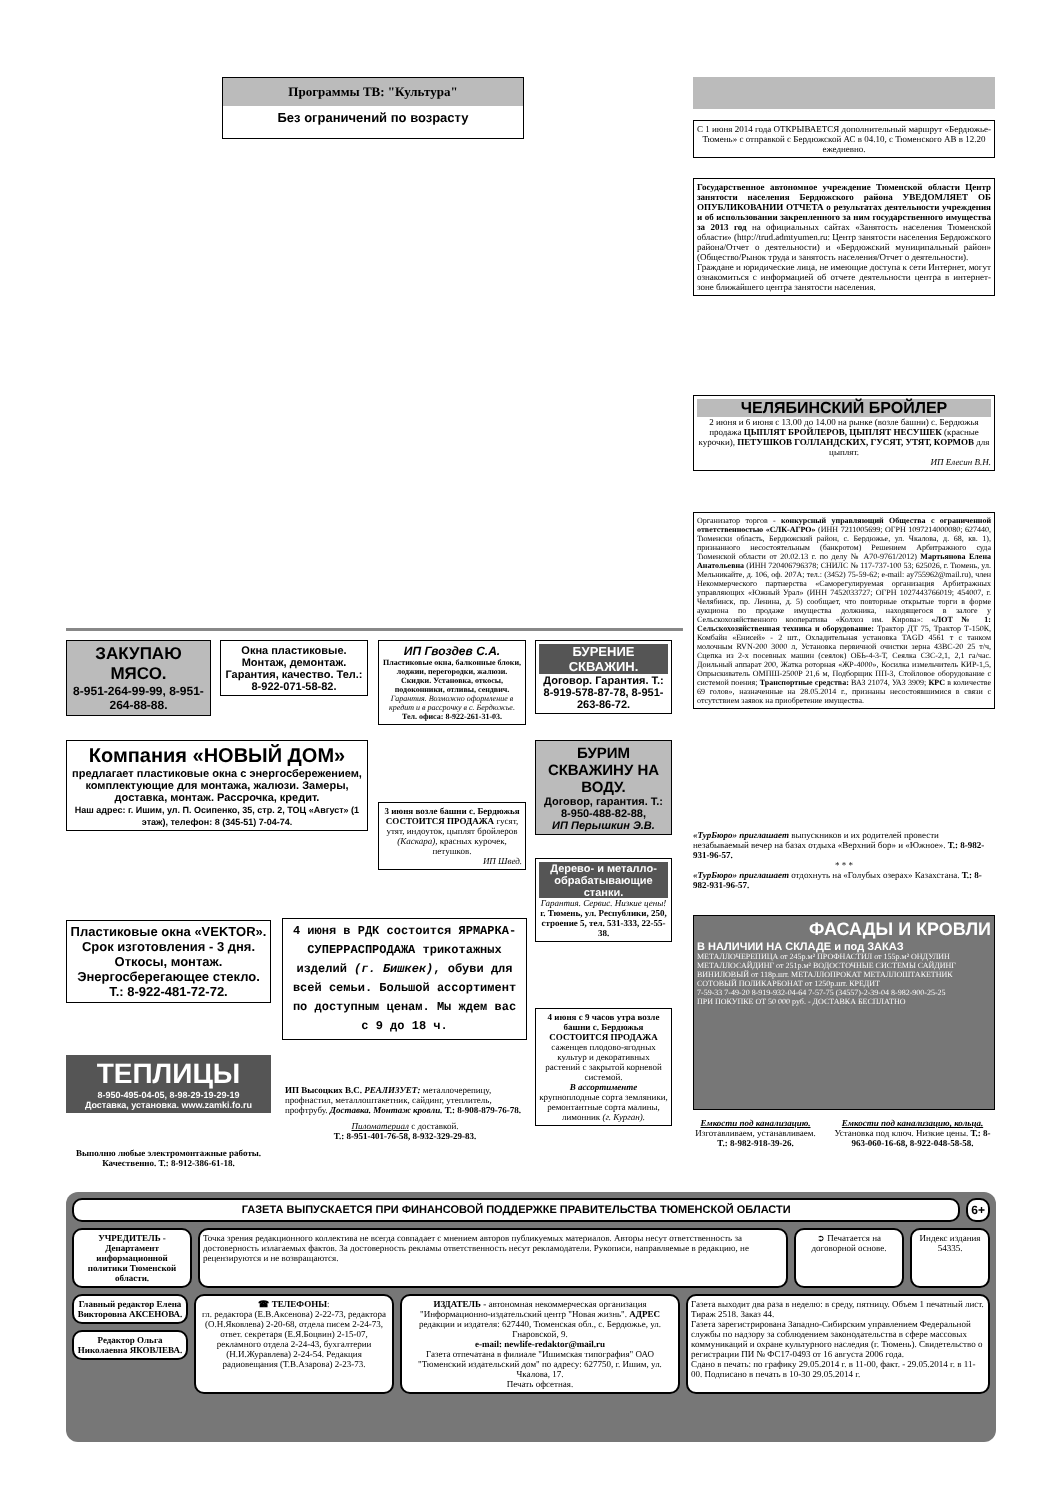Программы ТВ: "Культура"
Без ограничений по возрасту
С 1 июня 2014 года ОТКРЫВАЕТСЯ дополнительный маршрут «Бердюжье-Тюмень» с отправкой с Бердюжской АС в 04.10, с Тюменского АВ в 12.20 ежедневно.
Государственное автономное учреждение Тюменской области Центр занятости населения Бердюжского района УВЕДОМЛЯЕТ ОБ ОПУБЛИКОВАНИИ ОТЧЕТА о результатах деятельности учреждения и об использовании закрепленного за ним государственного имущества за 2013 год на официальных сайтах «Занятость населения Тюменской области» (http://trud.admtyumen.ru: Центр занятости населения Бердюжского района/Отчет о деятельности) и «Бердюжский муниципальный район» (Общество/Рынок труда и занятость населения/Отчет о деятельности).
Граждане и юридические лица, не имеющие доступа к сети Интернет, могут ознакомиться с информацией об отчете деятельности центра в интернет-зоне ближайшего центра занятости населения.
ЧЕЛЯБИНСКИЙ БРОЙЛЕР
2 июня и 6 июня с 13.00 до 14.00 на рынке (возле башни) с. Бердюжья продажа ЦЫПЛЯТ БРОЙЛЕРОВ, ЦЫПЛЯТ НЕСУШЕК (красные курочки), ПЕТУШКОВ ГОЛЛАНДСКИХ, ГУСЯТ, УТЯТ, КОРМОВ для цыплят.
ИП Елесин В.Н.
Организатор торгов - конкурсный управляющий Общества с ограниченной ответственностью «СЛК-АГРО» (ИНН 7211005699; ОГРН 1097214000080; 627440, Тюменски область, Бердюжский район, с. Бердюжье, ул. Чкалова, д. 68, кв. 1), признанного несостоятельным (банкротом) Решением Арбитражного суда Тюменской области от 20.02.13 г. по делу № А70-9761/2012) Мартьянова Елена Анатольевна (ИНН 720406796378; СНИЛС № 117-737-100 53; 625026, г. Тюмень, ул. Мельникайте, д. 106, оф. 207А; тел.: (3452) 75-59-62; e-mail: ay755962@mail.ru), член Некоммерческого партнерства «Саморегулируемая организация Арбитражных управляющих «Южный Урал» (ИНН 7452033727; ОГРН 1027443766019; 454007, г. Челябинск, пр. Ленина, д. 5) сообщает, что повторные открытые торги в форме аукциона по продаже имущества должника, находящегося в залоге у Сельскохозяйственного кооператива «Колхоз им. Кирова»: «ЛОТ № 1: Сельскохозяйственная техника и оборудование: Трактор ДТ 75, Трактор Т-150К, Комбайн «Енисей» - 2 шт., Охладительная установка TAGD 4561 т с танком молочным RVN-200 3000 л, Установка первичной очистки зерна 43ВС-20 25 т/ч, Сцепка из 2-х посевных машин (сеялок) ОБЬ-4-3-Т, Сеялка СЗС-2,1, 2,1 га/час. Доильный аппарат 200, Жатка роторная «ЖР-4000», Косилка измельчитель КИР-1,5, Опрыскиватель ОМПШ-2500Р 21,6 м, Подборщик ПП-3, Стойловое оборудование с системой поения; Транспортные средства: ВАЗ 21074, УАЗ 3909; КРС в количестве 69 голов», назначенные на 28.05.2014 г., признаны несостоявшимися в связи с отсутствием заявок на приобретение имущества.
«ТурБюро» приглашает выпускников и их родителей провести незабываемый вечер на базах отдыха «Верхний бор» и «Южное». Т.: 8-982-931-96-57.
* * *
«ТурБюро» приглашает отдохнуть на «Голубых озерах» Казахстана. Т.: 8-982-931-96-57.
ФАСАДЫ И КРОВЛИ
В НАЛИЧИИ НА СКЛАДЕ и под ЗАКАЗ
МЕТАЛЛОЧЕРЕПИЦА от 245р.м² ПРОФНАСТИЛ от 155р.м² ОНДУЛИН МЕТАЛЛОСАЙДИНГ от 251р.м² ВОДОСТОЧНЫЕ СИСТЕМЫ САЙДИНГ ВИНИЛОВЫЙ от 118р.шт. МЕТАЛЛОПРОКАТ МЕТАЛЛОШТАКЕТНИК СОТОВЫЙ ПОЛИКАРБОНАТ от 1250р.шт. КРЕДИТ
7-59-33 7-49-20 8-919-932-04-64 7-57-75 (34557)-2-39-04 8-982-900-25-25
ПРИ ПОКУПКЕ ОТ 50 000 руб. - ДОСТАВКА БЕСПЛАТНО
Емкости под канализацию. Изготавливаем, устанавливаем. Т.: 8-982-918-39-26.
Емкости под канализацию, кольца. Установка под ключ. Низкие цены. Т.: 8-963-060-16-68, 8-922-048-58-58.
ЗАКУПАЮ МЯСО.
8-951-264-99-99, 8-951-264-88-88.
Окна пластиковые. Монтаж, демонтаж. Гарантия, качество. Тел.: 8-922-071-58-82.
ИП Гвоздев С.А.
Пластиковые окна, балконные блоки, лоджии, перегородки, жалюзи. Скидки. Установка, откосы, подоконники, отливы, сендвич. Гарантия. Возможно оформление в кредит и в рассрочку в с. Бердюжье.
Тел. офиса: 8-922-261-31-03.
БУРЕНИЕ СКВАЖИН.
Договор. Гарантия. Т.: 8-919-578-87-78, 8-951-263-86-72.
Компания «НОВЫЙ ДОМ»
предлагает пластиковые окна с энергосбережением, комплектующие для монтажа, жалюзи. Замеры, доставка, монтаж. Рассрочка, кредит.
Наш адрес: г. Ишим, ул. П. Осипенко, 35, стр. 2, ТОЦ «Август» (1 этаж), телефон: 8 (345-51) 7-04-74.
3 июня возле башни с. Бердюжья СОСТОИТСЯ ПРОДАЖА гусят, утят, индоуток, цыплят бройлеров (Каскара), красных курочек, петушков.
ИП Швед.
БУРИМ СКВАЖИНУ НА ВОДУ.
Договор, гарантия. Т.: 8-950-488-82-88,
ИП Перышкин Э.В.
Дерево- и металло-обрабатывающие станки.
Гарантия. Сервис. Низкие цены!
г. Тюмень, ул. Республики, 250, строение 5, тел. 531-333, 22-55-38.
Пластиковые окна «VEKTOR». Срок изготовления - 3 дня. Откосы, монтаж. Энергосберегающее стекло. Т.: 8-922-481-72-72.
4 июня в РДК состоится ЯРМАРКА-СУПЕРРАСПРОДАЖА трикотажных изделий (г. Бишкек), обуви для всей семьи. Большой ассортимент по доступным ценам. Мы ждем вас с 9 до 18 ч.
ТЕПЛИЦЫ
8-950-495-04-05, 8-98-29-19-29-19
Доставка, установка. www.zamki.fo.ru
ИП Высоцких В.С. РЕАЛИЗУЕТ: металлочерепицу, профнастил, металлоштакетник, сайдинг, утеплитель, профтрубу. Доставка. Монтаж кровли. Т.: 8-908-879-76-78.
Пиломатериал с доставкой.
Т.: 8-951-401-76-58, 8-932-329-29-83.
Выполню любые электромонтажные работы. Качественно. Т.: 8-912-386-61-18.
4 июня с 9 часов утра возле башни с. Бердюжья СОСТОИТСЯ ПРОДАЖА саженцев плодово-ягодных культур и декоративных растений с закрытой корневой системой.
В ассортименте крупноплодные сорта земляники, ремонтантные сорта малины, лимонник (г. Курган).
ГАЗЕТА ВЫПУСКАЕТСЯ ПРИ ФИНАНСОВОЙ ПОДДЕРЖКЕ ПРАВИТЕЛЬСТВА ТЮМЕНСКОЙ ОБЛАСТИ
6+
УЧРЕДИТЕЛЬ - Департамент информационной политики Тюменской области.
Точка зрения редакционного коллектива не всегда совпадает с мнением авторов публикуемых материалов. Авторы несут ответственность за достоверность излагаемых фактов. За достоверность рекламы ответственность несут рекламодатели. Рукописи, направляемые в редакцию, не рецензируются и не возвращаются.
➲ Печатается на договорной основе.
Индекс издания 54335.
Главный редактор Елена Викторовна АКСЕНОВА.
Редактор Ольга Николаевна ЯКОВЛЕВА.
☎ ТЕЛЕФОНЫ:
гл. редактора (Е.В.Аксенова) 2-22-73, редактора (О.Н.Яковлева) 2-20-68, отдела писем 2-24-73, ответ. секретаря (Е.Я.Боцвин) 2-15-07, рекламного отдела 2-24-43, бухгалтерии (Н.И.Журавлева) 2-24-54. Редакция радиовещания (Т.В.Азарова) 2-23-73.
ИЗДАТЕЛЬ - автономная некоммерческая организация "Информационно-издательский центр "Новая жизнь". АДРЕС редакции и издателя: 627440, Тюменская обл., с. Бердюжье, ул. Гнаровской, 9.
e-mail: newlife-redaktor@mail.ru
Газета отпечатана в филиале "Ишимская типография" ОАО "Тюменский издательский дом" по адресу: 627750, г. Ишим, ул. Чкалова, 17.
Печать офсетная.
Газета выходит два раза в неделю: в среду, пятницу. Объем 1 печатный лист. Тираж 2518. Заказ 44.
Газета зарегистрирована Западно-Сибирским управлением Федеральной службы по надзору за соблюдением законодательства в сфере массовых коммуникаций и охране культурного наследия (г. Тюмень). Свидетельство о регистрации ПИ № ФС17-0493 от 16 августа 2006 года.
Сдано в печать: по графику 29.05.2014 г. в 11-00, факт. - 29.05.2014 г. в 11-00. Подписано в печать в 10-30 29.05.2014 г.